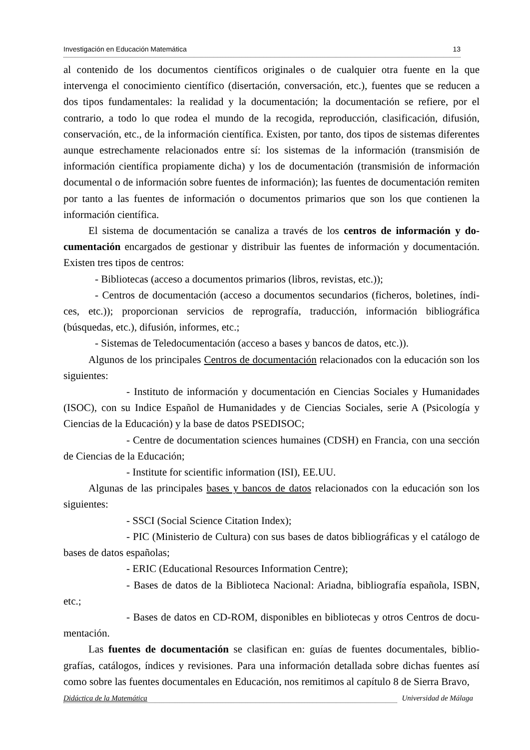Investigación en Educación Matemática 13
al contenido de los documentos científicos originales o de cualquier otra fuente en la que intervenga el conocimiento científico (disertación, conversación, etc.), fuentes que se reducen a dos tipos fundamentales: la realidad y la documentación; la documentación se refiere, por el contrario, a todo lo que rodea el mundo de la recogida, reproducción, clasificación, difusión, conservación, etc., de la información científica. Existen, por tanto, dos tipos de sistemas diferentes aunque estrechamente relacionados entre sí: los sistemas de la información (transmisión de información científica propiamente dicha) y los de documentación (transmisión de información documental o de información sobre fuentes de información); las fuentes de documentación remiten por tanto a las fuentes de información o documentos primarios que son los que contienen la información científica.
El sistema de documentación se canaliza a través de los centros de información y do-cumentación encargados de gestionar y distribuir las fuentes de información y documentación. Existen tres tipos de centros:
- Bibliotecas (acceso a documentos primarios (libros, revistas, etc.));
- Centros de documentación (acceso a documentos secundarios (ficheros, boletines, índi-ces, etc.)); proporcionan servicios de reprografía, traducción, información bibliográfica (búsquedas, etc.), difusión, informes, etc.;
- Sistemas de Teledocumentación (acceso a bases y bancos de datos, etc.)).
Algunos de los principales Centros de documentación relacionados con la educación son los siguientes:
- Instituto de información y documentación en Ciencias Sociales y Humanidades (ISOC), con su Indice Español de Humanidades y de Ciencias Sociales, serie A (Psicología y Ciencias de la Educación) y la base de datos PSEDISOC;
- Centre de documentation sciences humaines (CDSH) en Francia, con una sección de Ciencias de la Educación;
- Institute for scientific information (ISI), EE.UU.
Algunas de las principales bases y bancos de datos relacionados con la educación son los siguientes:
- SSCI (Social Science Citation Index);
- PIC (Ministerio de Cultura) con sus bases de datos bibliográficas y el catálogo de bases de datos españolas;
- ERIC (Educational Resources Information Centre);
- Bases de datos de la Biblioteca Nacional: Ariadna, bibliografía española, ISBN, etc.;
- Bases de datos en CD-ROM, disponibles en bibliotecas y otros Centros de docu-mentación.
Las fuentes de documentación se clasifican en: guías de fuentes documentales, biblio-grafías, catálogos, índices y revisiones. Para una información detallada sobre dichas fuentes así como sobre las fuentes documentales en Educación, nos remitimos al capítulo 8 de Sierra Bravo,
Didáctica de la Matemática Universidad de Málaga